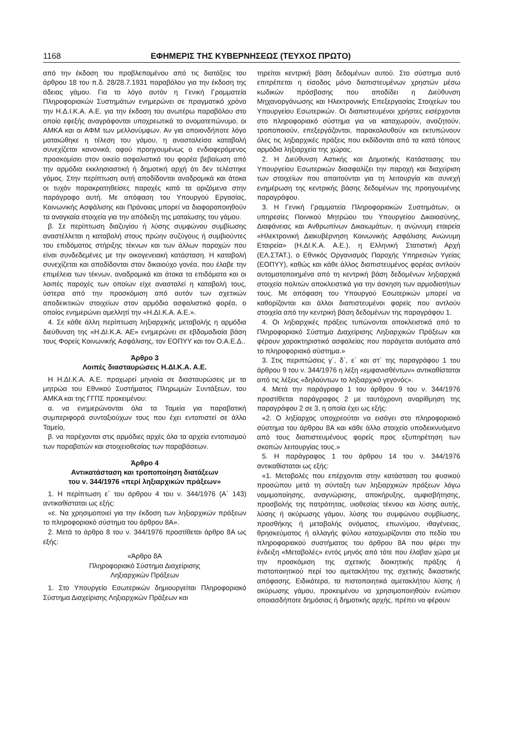1168 ΕΦΗΜΕΡΙΣ ΤΗΣ ΚΥΒΕΡΝΗΣΕΩΣ (ΤΕΥΧΟΣ ΠΡΩΤΟ)
από την έκδοση του προβλεπομένου από τις διατάξεις του άρθρου 18 του π.δ. 28/28.7.1931 παραβόλου για την έκδοση της άδειας γάμου. Για το λόγο αυτόν η Γενική Γραμματεία Πληροφοριακών Συστημάτων ενημερώνει σε πραγματικό χρόνο την Η.Δ.Ι.Κ.Α. Α.Ε. για την έκδοση του ανωτέρω παραβόλου στο οποίο εφεξής αναγράφονται υποχρεωτικά το ονοματεπώνυμο, οι ΑΜΚΑ και οι ΑΦΜ των μελλονύμφων. Αν για οποιονδήποτε λόγο ματαιώθηκε η τέλεση του γάμου, η ανασταλείσα καταβολή συνεχίζεται κανονικά, αφού προηγουμένως ο ενδιαφερόμενος προσκομίσει στον οικείο ασφαλιστικό του φορέα βεβαίωση από την αρμόδια εκκλησιαστική ή δημοτική αρχή ότι δεν τελέστηκε γάμος. Στην περίπτωση αυτή αποδίδονται αναδρομικά και άτοκα οι τυχόν παρακρατηθείσες παροχές κατά τα οριζόμενα στην παράγραφο αυτή. Με απόφαση του Υπουργού Εργασίας, Κοινωνικής Ασφάλισης και Πρόνοιας μπορεί να διαφοροποιηθούν τα αναγκαία στοιχεία για την απόδειξη της ματαίωσης του γάμου.
β. Σε περίπτωση διαζυγίου ή λύσης συμφώνου συμβίωσης αναστέλλεται η καταβολή στους πρώην συζύγους ή συμβιούντες του επιδόματος στήριξης τέκνων και των άλλων παροχών που είναι συνδεδεμένες με την οικογενειακή κατάσταση. Η καταβολή συνεχίζεται και αποδίδονται στον δικαιούχο γονέα, που έλαβε την επιμέλεια των τέκνων, αναδρομικά και άτοκα τα επιδόματα και οι λοιπές παροχές των οποίων είχε ανασταλεί η καταβολή τους, ύστερα από την προσκόμιση από αυτόν των σχετικών αποδεικτικών στοιχείων στον αρμόδιο ασφαλιστικό φορέα, ο οποίος ενημερώνει αμελλητί την «Η.ΔΙ.Κ.Α. Α.Ε.».
4. Σε κάθε άλλη περίπτωση ληξιαρχικής μεταβολής η αρμόδια διεύθυνση της «Η.ΔΙ.Κ.Α. ΑΕ» ενημερώνει σε εβδομαδιαία βάση τους Φορείς Κοινωνικής Ασφάλισης, τον ΕΟΠΥΥ και τον Ο.Α.Ε.Δ..
Άρθρο 3
Λοιπές διασταυρώσεις Η.ΔΙ.Κ.Α. Α.Ε.
Η Η.ΔΙ.Κ.Α. Α.Ε. προχωρεί μηνιαία σε διασταυρώσεις με τα μητρώα του Εθνικού Συστήματος Πληρωμών Συντάξεων, του ΑΜΚΑ και της ΓΓΠΣ προκειμένου:
α. να ενημερώνονται όλα τα Ταμεία για παραβατική συμπεριφορά συνταξιούχων τους που έχει εντοπιστεί σε άλλο Ταμείο,
β. να παρέχονται στις αρμόδιες αρχές όλα τα αρχεία εντοπισμού των παραβατών και στοιχειοθεσίας των παραβάσεων.
Άρθρο 4
Αντικατάσταση και τροποποίηση διατάξεων
του ν. 344/1976 «περί ληξιαρχικών πράξεων»
1. Η περίπτωση ε΄ του άρθρου 4 του ν. 344/1976 (Α΄ 143) αντικαθίσταται ως εξής:
«ε. Να χρησιμοποιεί για την έκδοση των ληξιαρχικών πράξεων το πληροφοριακό σύστημα του άρθρου 8Α».
2. Μετά το άρθρο 8 του ν. 344/1976 προστίθεται άρθρο 8Α ως εξής:
«Άρθρο 8Α
Πληροφοριακό Σύστημα Διαχείρισης
Ληξιαρχικών Πράξεων
1. Στο Υπουργείο Εσωτερικών δημιουργείται Πληροφοριακό Σύστημα Διαχείρισης Ληξιαρχικών Πράξεων και
τηρείται κεντρική βάση δεδομένων αυτού. Στο σύστημα αυτό επιτρέπεται η είσοδος μόνο διαπιστευμένων χρηστών μέσω κωδικών πρόσβασης που αποδίδει η Διεύθυνση Μηχανοργάνωσης και Ηλεκτρονικής Επεξεργασίας Στοιχείων του Υπουργείου Εσωτερικών. Οι διαπιστευμένοι χρήστες εισέρχονται στο πληροφοριακό σύστημα για να καταχωρούν, αναζητούν, τροποποιούν, επεξεργάζονται, παρακολουθούν και εκτυπώνουν όλες τις ληξιαρχικές πράξεις που εκδίδονται από τα κατά τόπους αρμόδια ληξιαρχεία της χώρας.
2. Η Διεύθυνση Αστικής και Δημοτικής Κατάστασης του Υπουργείου Εσωτερικών διασφαλίζει την παροχή και διαχείριση των στοιχείων που απαιτούνται για τη λειτουργία και συνεχή ενημέρωση της κεντρικής βάσης δεδομένων της προηγουμένης παραγράφου.
3. Η Γενική Γραμματεία Πληροφοριακών Συστημάτων, οι υπηρεσίες Ποινικού Μητρώου του Υπουργείου Δικαιοσύνης, Διαφάνειας και Ανθρωπίνων Δικαιωμάτων, η ανώνυμη εταιρεία «Ηλεκτρονική Διακυβέρνηση Κοινωνικής Ασφάλισης Ανώνυμη Εταιρεία» (Η.ΔΙ.Κ.Α. Α.Ε.), η Ελληνική Στατιστική Αρχή (ΕΛ.ΣΤΑΤ.), ο Εθνικός Οργανισμός Παροχής Υπηρεσιών Υγείας (ΕΟΠΥΥ), καθώς και κάθε άλλος διαπιστευμένος φορέας αντλούν αυτοματοποιημένα από τη κεντρική βάση δεδομένων ληξιαρχικά στοιχεία πολιτών αποκλειστικά για την άσκηση των αρμοδιοτήτων τους. Με απόφαση του Υπουργού Εσωτερικών μπορεί να καθορίζονται και άλλοι διαπιστευμένοι φορείς που αντλούν στοιχεία από την κεντρική βάση δεδομένων της παραγράφου 1.
4. Οι ληξιαρχικές πράξεις τυπώνονται αποκλειστικά από το Πληροφοριακό Σύστημα Διαχείρισης Ληξιαρχικών Πράξεων και φέρουν χαρακτηριστικό ασφαλείας που παράγεται αυτόματα από το πληροφοριακό σύστημα.»
3. Στις περιπτώσεις γ΄, δ΄, ε΄ και στ΄ της παραγράφου 1 του άρθρου 9 του ν. 344/1976 η λέξη «εμφανισθέντων» αντικαθίσταται από τις λέξεις «δηλούντων το ληξιαρχικό γεγονός».
4. Μετά την παράγραφο 1 του άρθρου 9 του ν. 344/1976 προστίθεται παράγραφος 2 με ταυτόχρονη αναρίθμηση της παραγράφου 2 σε 3, η οποία έχει ως εξής:
«2. Ο ληξίαρχος υποχρεούται να εισάγει στο πληροφοριακό σύστημα του άρθρου 8Α και κάθε άλλο στοιχείο υποδεικνυόμενο από τους διαπιστευμένους φορείς προς εξυπηρέτηση των σκοπών λειτουργίας τους.»
5. Η παράγραφος 1 του άρθρου 14 του ν. 344/1976 αντικαθίσταται ως εξής:
«1. Μεταβολές που επέρχονται στην κατάσταση του φυσικού προσώπου μετά τη σύνταξη των ληξιαρχικών πράξεων λόγω νομιμοποίησης, αναγνώρισης, αποκήρυξης, αμφισβήτησης, προσβολής της πατρότητας, υιοθεσίας τέκνου και λύσης αυτής, λύσης ή ακύρωσης γάμου, λύσης του συμφώνου συμβίωσης, προσθήκης ή μεταβολής ονόματος, επωνύμου, ιθαγένειας, θρησκεύματος ή αλλαγής φύλου καταχωρίζονται στο πεδίο του πληροφοριακού συστήματος του άρθρου 8Α που φέρει την ένδειξη «Μεταβολές» εντός μηνός από τότε που έλαβαν χώρα με την προσκόμιση της σχετικής διοικητικής πράξης ή πιστοποιητικού περί του αμετακλήτου της σχετικής δικαστικής απόφασης. Ειδικότερα, τα πιστοποιητικά αμετακλήτου λύσης ή ακύρωσης γάμου, προκειμένου να χρησιμοποιηθούν ενώπιον οποιασδήποτε δημόσιας ή δημοτικής αρχής, πρέπει να φέρουν